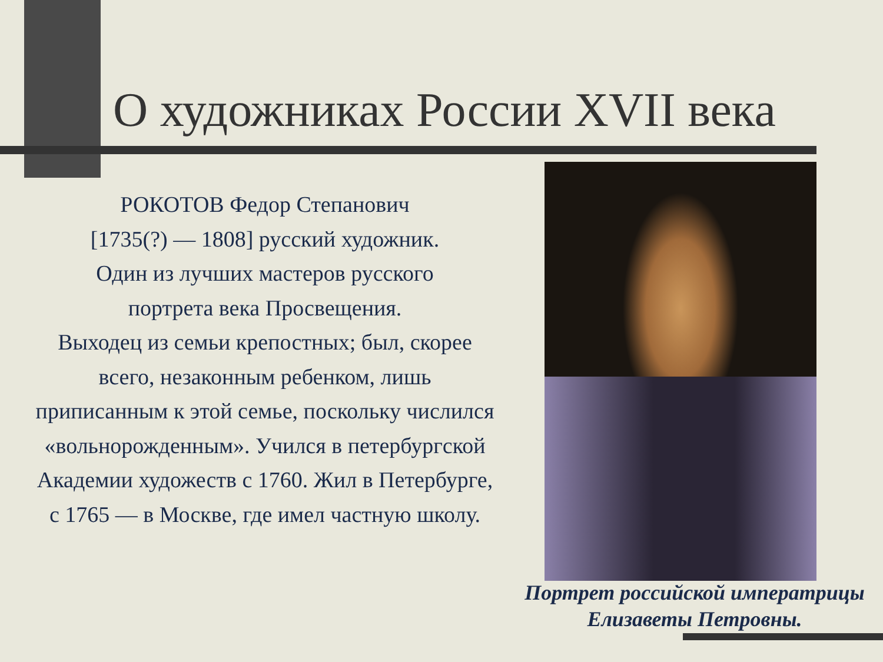О художниках России XVII века
РОКОТОВ Федор Степанович
[1735(?) — 1808] русский художник.
Один из лучших мастеров русского
портрета века Просвещения.
Выходец из семьи крепостных; был, скорее всего, незаконным ребенком, лишь приписанным к этой семье, поскольку числился «вольнорожденным». Учился в петербургской Академии художеств с 1760. Жил в Петербурге, с 1765 — в Москве, где имел частную школу.
Портрет российской императрицы
Елизаветы Петровны.